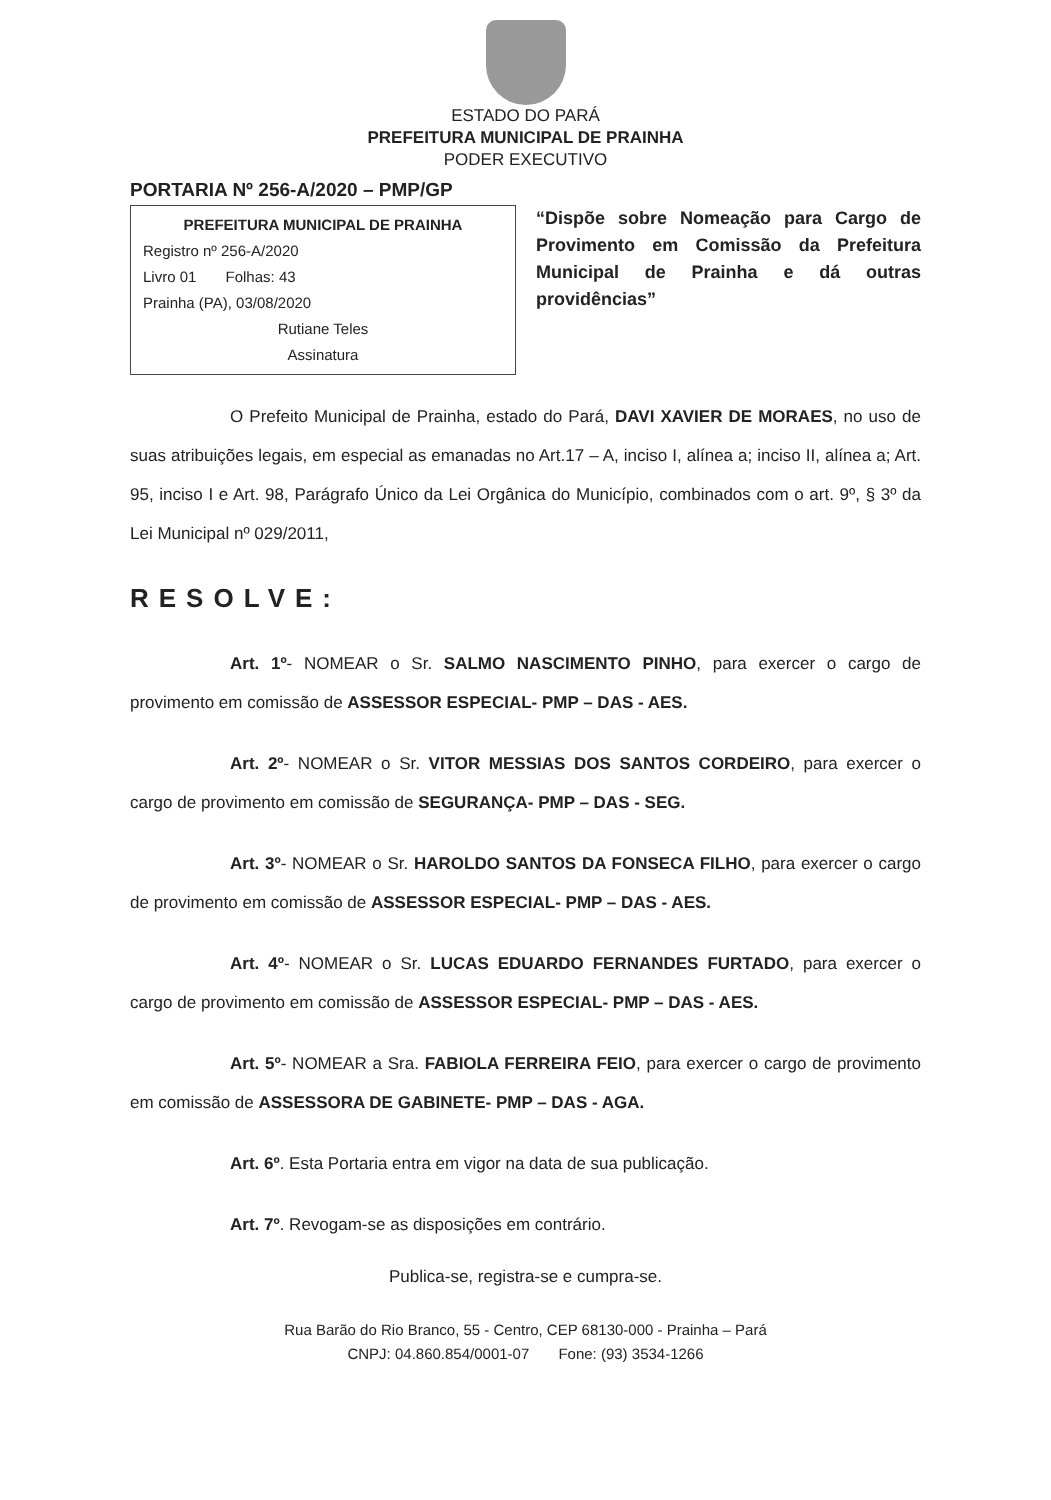ESTADO DO PARÁ
PREFEITURA MUNICIPAL DE PRAINHA
PODER EXECUTIVO
PORTARIA Nº 256-A/2020 – PMP/GP
PREFEITURA MUNICIPAL DE PRAINHA
Registro nº 256-A/2020
Livro 01 Folhas: 43
Prainha (PA), 03/08/2020
Rutiane Teles
Assinatura
“Dispõe sobre Nomeação para Cargo de Provimento em Comissão da Prefeitura Municipal de Prainha e dá outras providências”
O Prefeito Municipal de Prainha, estado do Pará, DAVI XAVIER DE MORAES, no uso de suas atribuições legais, em especial as emanadas no Art.17 – A, inciso I, alínea a; inciso II, alínea a; Art. 95, inciso I e Art. 98, Parágrafo Único da Lei Orgânica do Município, combinados com o art. 9º, § 3º da Lei Municipal nº 029/2011,
RESOLVE:
Art. 1º- NOMEAR o Sr. SALMO NASCIMENTO PINHO, para exercer o cargo de provimento em comissão de ASSESSOR ESPECIAL- PMP – DAS - AES.
Art. 2º- NOMEAR o Sr. VITOR MESSIAS DOS SANTOS CORDEIRO, para exercer o cargo de provimento em comissão de SEGURANÇA- PMP – DAS - SEG.
Art. 3º- NOMEAR o Sr. HAROLDO SANTOS DA FONSECA FILHO, para exercer o cargo de provimento em comissão de ASSESSOR ESPECIAL- PMP – DAS - AES.
Art. 4º- NOMEAR o Sr. LUCAS EDUARDO FERNANDES FURTADO, para exercer o cargo de provimento em comissão de ASSESSOR ESPECIAL- PMP – DAS - AES.
Art. 5º- NOMEAR a Sra. FABIOLA FERREIRA FEIO, para exercer o cargo de provimento em comissão de ASSESSORA DE GABINETE- PMP – DAS - AGA.
Art. 6º. Esta Portaria entra em vigor na data de sua publicação.
Art. 7º. Revogam-se as disposições em contrário.
Publica-se, registra-se e cumpra-se.
Rua Barão do Rio Branco, 55 - Centro, CEP 68130-000 - Prainha – Pará
CNPJ: 04.860.854/0001-07 Fone: (93) 3534-1266